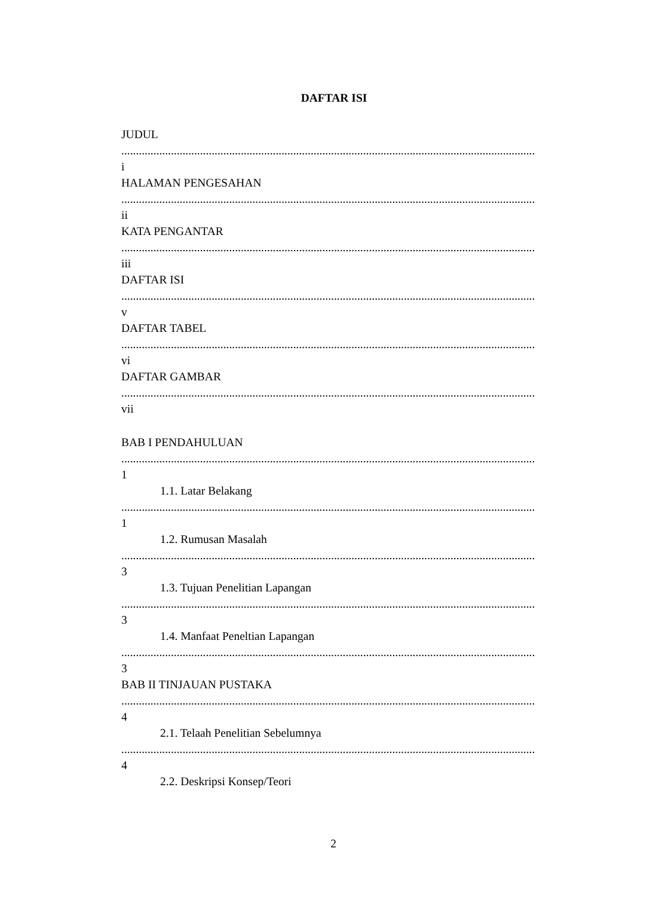DAFTAR ISI
JUDUL
........................................................................................................................................................................
i
HALAMAN PENGESAHAN
........................................................................................................................................................................
ii
KATA PENGANTAR
........................................................................................................................................................................
iii
DAFTAR ISI
........................................................................................................................................................................
v
DAFTAR TABEL
........................................................................................................................................................................
vi
DAFTAR GAMBAR
........................................................................................................................................................................
vii
BAB I PENDAHULUAN
........................................................................................................................................................................
1
1.1. Latar Belakang
........................................................................................................................................................................
1
1.2. Rumusan Masalah
........................................................................................................................................................................
3
1.3. Tujuan Penelitian Lapangan
........................................................................................................................................................................
3
1.4. Manfaat Peneltian Lapangan
........................................................................................................................................................................
3
BAB II TINJAUAN PUSTAKA
........................................................................................................................................................................
4
2.1. Telaah Penelitian Sebelumnya
........................................................................................................................................................................
4
2.2. Deskripsi Konsep/Teori
2